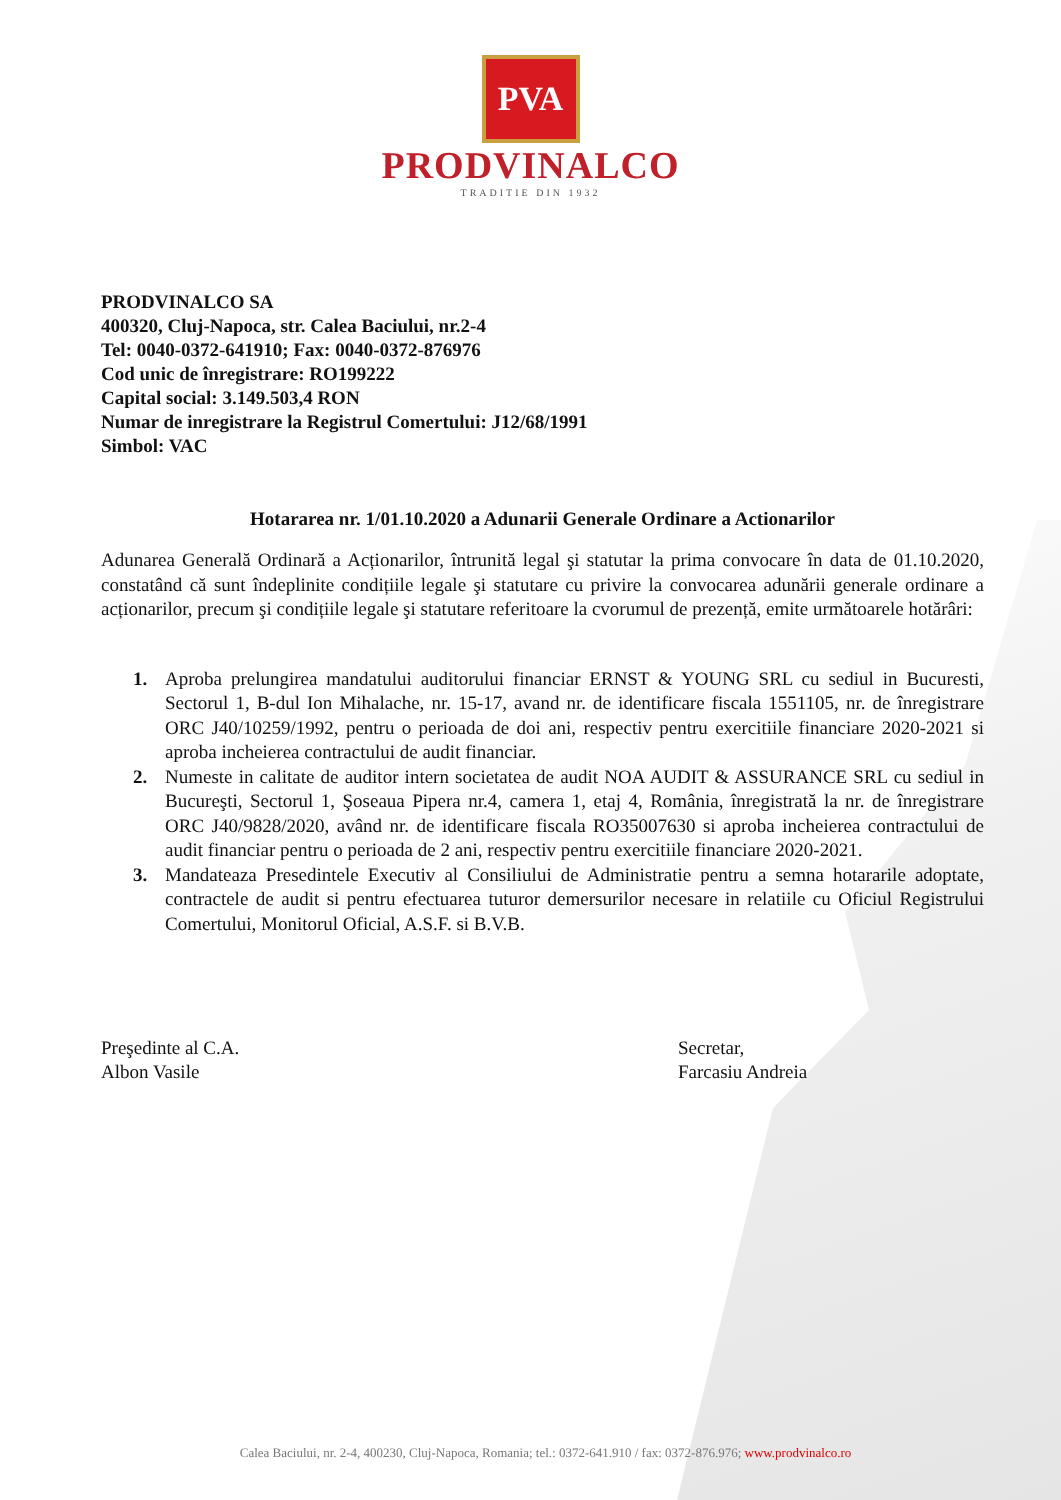PVA
PRODVINALCO
TRADITIE DIN 1932
PRODVINALCO SA
400320, Cluj-Napoca, str. Calea Baciului, nr.2-4
Tel: 0040-0372-641910; Fax: 0040-0372-876976
Cod unic de înregistrare: RO199222
Capital social: 3.149.503,4 RON
Numar de inregistrare la Registrul Comertului: J12/68/1991
Simbol: VAC
Hotararea nr. 1/01.10.2020 a Adunarii Generale Ordinare a Actionarilor
Adunarea Generală Ordinară a Acționarilor, întrunită legal şi statutar la prima convocare în data de 01.10.2020, constatând că sunt îndeplinite condițiile legale şi statutare cu privire la convocarea adunării generale ordinare a acționarilor, precum şi condițiile legale şi statutare referitoare la cvorumul de prezență, emite următoarele hotărâri:
1. Aproba prelungirea mandatului auditorului financiar ERNST & YOUNG SRL cu sediul in Bucuresti, Sectorul 1, B-dul Ion Mihalache, nr. 15-17, avand nr. de identificare fiscala 1551105, nr. de înregistrare ORC J40/10259/1992, pentru o perioada de doi ani, respectiv pentru exercitiile financiare 2020-2021 si aproba incheierea contractului de audit financiar.
2. Numeste in calitate de auditor intern societatea de audit NOA AUDIT & ASSURANCE SRL cu sediul in Bucureşti, Sectorul 1, Şoseaua Pipera nr.4, camera 1, etaj 4, România, înregistrată la nr. de înregistrare ORC J40/9828/2020, având nr. de identificare fiscala RO35007630 si aproba incheierea contractului de audit financiar pentru o perioada de 2 ani, respectiv pentru exercitiile financiare 2020-2021.
3. Mandateaza Presedintele Executiv al Consiliului de Administratie pentru a semna hotararile adoptate, contractele de audit si pentru efectuarea tuturor demersurilor necesare in relatiile cu Oficiul Registrului Comertului, Monitorul Oficial, A.S.F. si B.V.B.
Preşedinte al C.A.
Albon Vasile
Secretar,
Farcasiu Andreia
Calea Baciului, nr. 2-4, 400230, Cluj-Napoca, Romania; tel.: 0372-641.910 / fax: 0372-876.976; www.prodvinalco.ro